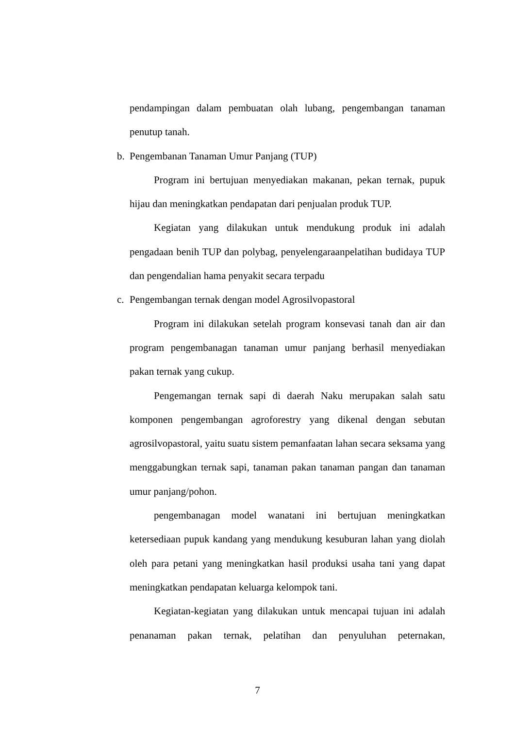pendampingan dalam pembuatan olah lubang, pengembangan tanaman penutup tanah.
b. Pengembanan Tanaman Umur Panjang (TUP)
Program ini bertujuan menyediakan makanan, pekan ternak, pupuk hijau dan meningkatkan pendapatan dari penjualan produk TUP.
Kegiatan yang dilakukan untuk mendukung produk ini adalah pengadaan benih TUP dan polybag, penyelengaraanpelatihan budidaya TUP dan pengendalian hama penyakit secara terpadu
c. Pengembangan ternak dengan model Agrosilvopastoral
Program ini dilakukan setelah program konsevasi tanah dan air dan program pengembanagan tanaman umur panjang berhasil menyediakan pakan ternak yang cukup.
Pengemangan ternak sapi di daerah Naku merupakan salah satu komponen pengembangan agroforestry yang dikenal dengan sebutan agrosilvopastoral, yaitu suatu sistem pemanfaatan lahan secara seksama yang menggabungkan ternak sapi, tanaman pakan tanaman pangan dan tanaman umur panjang/pohon.
pengembanagan model wanatani ini bertujuan meningkatkan ketersediaan pupuk kandang yang mendukung kesuburan lahan yang diolah oleh para petani yang meningkatkan hasil produksi usaha tani yang dapat meningkatkan pendapatan keluarga kelompok tani.
Kegiatan-kegiatan yang dilakukan untuk mencapai tujuan ini adalah penanaman pakan ternak, pelatihan dan penyuluhan peternakan,
7